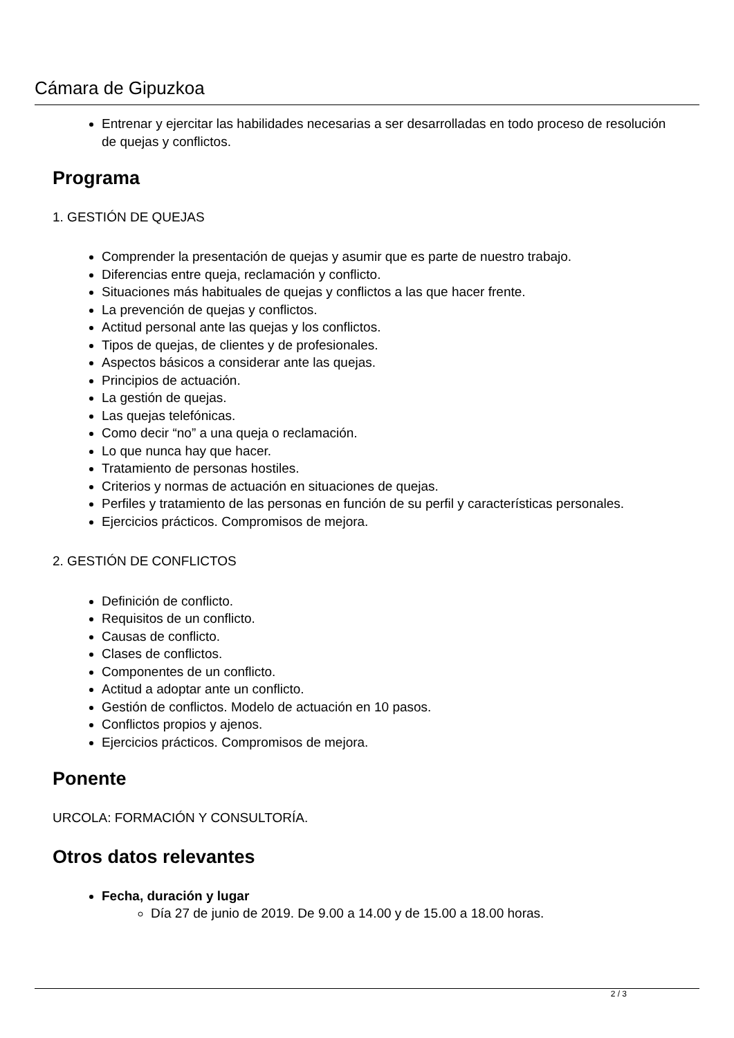Cámara de Gipuzkoa
Entrenar y ejercitar las habilidades necesarias a ser desarrolladas en todo proceso de resolución de quejas y conflictos.
Programa
1. GESTIÓN DE QUEJAS
Comprender la presentación de quejas y asumir que es parte de nuestro trabajo.
Diferencias entre queja, reclamación y conflicto.
Situaciones más habituales de quejas y conflictos a las que hacer frente.
La prevención de quejas y conflictos.
Actitud personal ante las quejas y los conflictos.
Tipos de quejas, de clientes y de profesionales.
Aspectos básicos a considerar ante las quejas.
Principios de actuación.
La gestión de quejas.
Las quejas telefónicas.
Como decir “no” a una queja o reclamación.
Lo que nunca hay que hacer.
Tratamiento de personas hostiles.
Criterios y normas de actuación en situaciones de quejas.
Perfiles y tratamiento de las personas en función de su perfil y características personales.
Ejercicios prácticos. Compromisos de mejora.
2. GESTIÓN DE CONFLICTOS
Definición de conflicto.
Requisitos de un conflicto.
Causas de conflicto.
Clases de conflictos.
Componentes de un conflicto.
Actitud a adoptar ante un conflicto.
Gestión de conflictos. Modelo de actuación en 10 pasos.
Conflictos propios y ajenos.
Ejercicios prácticos. Compromisos de mejora.
Ponente
URCOLA: FORMACIÓN Y CONSULTORÍA.
Otros datos relevantes
Fecha, duración y lugar
Día 27 de junio de 2019. De 9.00 a 14.00 y de 15.00 a 18.00 horas.
2 / 3